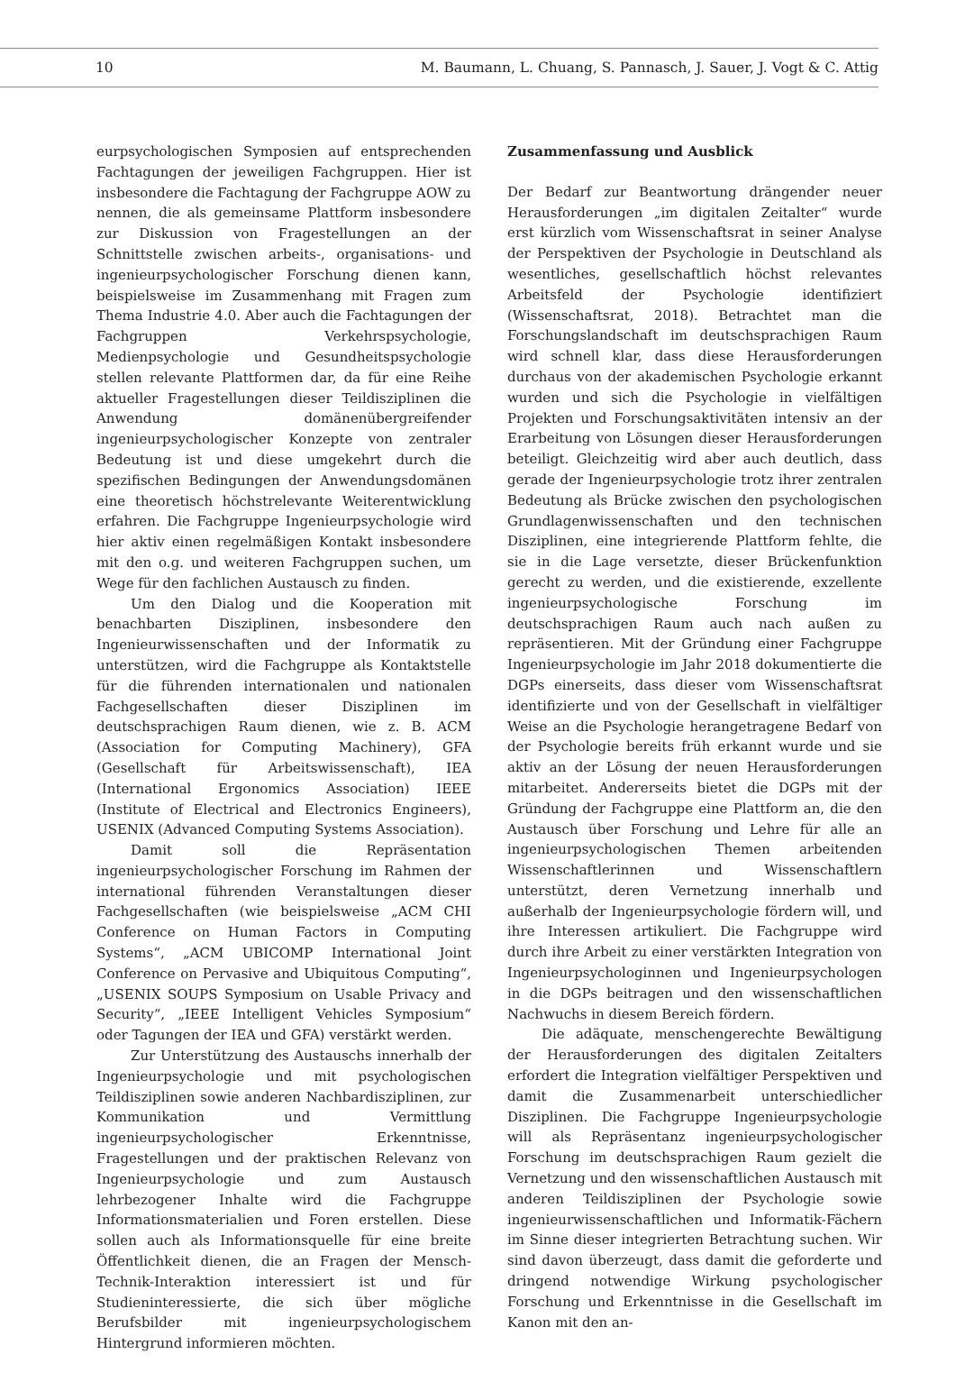10 M. Baumann, L. Chuang, S. Pannasch, J. Sauer, J. Vogt & C. Attig
eurpsychologischen Symposien auf entsprechenden Fachtagungen der jeweiligen Fachgruppen. Hier ist insbesondere die Fachtagung der Fachgruppe AOW zu nennen, die als gemeinsame Plattform insbesondere zur Diskussion von Fragestellungen an der Schnittstelle zwischen arbeits-, organisations- und ingenieurpsychologischer Forschung dienen kann, beispielsweise im Zusammenhang mit Fragen zum Thema Industrie 4.0. Aber auch die Fachtagungen der Fachgruppen Verkehrspsychologie, Medienpsychologie und Gesundheitspsychologie stellen relevante Plattformen dar, da für eine Reihe aktueller Fragestellungen dieser Teildisziplinen die Anwendung domänenübergreifender ingenieurpsychologischer Konzepte von zentraler Bedeutung ist und diese umgekehrt durch die spezifischen Bedingungen der Anwendungsdomänen eine theoretisch höchstrelevante Weiterentwicklung erfahren. Die Fachgruppe Ingenieurpsychologie wird hier aktiv einen regelmäßigen Kontakt insbesondere mit den o.g. und weiteren Fachgruppen suchen, um Wege für den fachlichen Austausch zu finden.
Um den Dialog und die Kooperation mit benachbarten Disziplinen, insbesondere den Ingenieurwissenschaften und der Informatik zu unterstützen, wird die Fachgruppe als Kontaktstelle für die führenden internationalen und nationalen Fachgesellschaften dieser Disziplinen im deutschsprachigen Raum dienen, wie z. B. ACM (Association for Computing Machinery), GFA (Gesellschaft für Arbeitswissenschaft), IEA (International Ergonomics Association) IEEE (Institute of Electrical and Electronics Engineers), USENIX (Advanced Computing Systems Association).
Damit soll die Repräsentation ingenieurpsychologischer Forschung im Rahmen der international führenden Veranstaltungen dieser Fachgesellschaften (wie beispielsweise „ACM CHI Conference on Human Factors in Computing Systems“, „ACM UBICOMP International Joint Conference on Pervasive and Ubiquitous Computing“, „USENIX SOUPS Symposium on Usable Privacy and Security“, „IEEE Intelligent Vehicles Symposium“ oder Tagungen der IEA und GFA) verstärkt werden.
Zur Unterstützung des Austauschs innerhalb der Ingenieurpsychologie und mit psychologischen Teildisziplinen sowie anderen Nachbardisziplinen, zur Kommunikation und Vermittlung ingenieurpsychologischer Erkenntnisse, Fragestellungen und der praktischen Relevanz von Ingenieurpsychologie und zum Austausch lehrbezogener Inhalte wird die Fachgruppe Informationsmaterialien und Foren erstellen. Diese sollen auch als Informationsquelle für eine breite Öffentlichkeit dienen, die an Fragen der Mensch-Technik-Interaktion interessiert ist und für Studieninteressierte, die sich über mögliche Berufsbilder mit ingenieurpsychologischem Hintergrund informieren möchten.
Zusammenfassung und Ausblick
Der Bedarf zur Beantwortung drängender neuer Herausforderungen „im digitalen Zeitalter“ wurde erst kürzlich vom Wissenschaftsrat in seiner Analyse der Perspektiven der Psychologie in Deutschland als wesentliches, gesellschaftlich höchst relevantes Arbeitsfeld der Psychologie identifiziert (Wissenschaftsrat, 2018). Betrachtet man die Forschungslandschaft im deutschsprachigen Raum wird schnell klar, dass diese Herausforderungen durchaus von der akademischen Psychologie erkannt wurden und sich die Psychologie in vielfältigen Projekten und Forschungsaktivitäten intensiv an der Erarbeitung von Lösungen dieser Herausforderungen beteiligt. Gleichzeitig wird aber auch deutlich, dass gerade der Ingenieurpsychologie trotz ihrer zentralen Bedeutung als Brücke zwischen den psychologischen Grundlagenwissenschaften und den technischen Disziplinen, eine integrierende Plattform fehlte, die sie in die Lage versetzte, dieser Brückenfunktion gerecht zu werden, und die existierende, exzellente ingenieurpsychologische Forschung im deutschsprachigen Raum auch nach außen zu repräsentieren. Mit der Gründung einer Fachgruppe Ingenieurpsychologie im Jahr 2018 dokumentierte die DGPs einerseits, dass dieser vom Wissenschaftsrat identifizierte und von der Gesellschaft in vielfältiger Weise an die Psychologie herangetragene Bedarf von der Psychologie bereits früh erkannt wurde und sie aktiv an der Lösung der neuen Herausforderungen mitarbeitet. Andererseits bietet die DGPs mit der Gründung der Fachgruppe eine Plattform an, die den Austausch über Forschung und Lehre für alle an ingenieurpsychologischen Themen arbeitenden Wissenschaftlerinnen und Wissenschaftlern unterstützt, deren Vernetzung innerhalb und außerhalb der Ingenieurpsychologie fördern will, und ihre Interessen artikuliert. Die Fachgruppe wird durch ihre Arbeit zu einer verstärkten Integration von Ingenieurpsychologinnen und Ingenieurpsychologen in die DGPs beitragen und den wissenschaftlichen Nachwuchs in diesem Bereich fördern.
Die adäquate, menschengerechte Bewältigung der Herausforderungen des digitalen Zeitalters erfordert die Integration vielfältiger Perspektiven und damit die Zusammenarbeit unterschiedlicher Disziplinen. Die Fachgruppe Ingenieurpsychologie will als Repräsentanz ingenieurpsychologischer Forschung im deutschsprachigen Raum gezielt die Vernetzung und den wissenschaftlichen Austausch mit anderen Teildisziplinen der Psychologie sowie ingenieurwissenschaftlichen und Informatik-Fächern im Sinne dieser integrierten Betrachtung suchen. Wir sind davon überzeugt, dass damit die geforderte und dringend notwendige Wirkung psychologischer Forschung und Erkenntnisse in die Gesellschaft im Kanon mit den an-